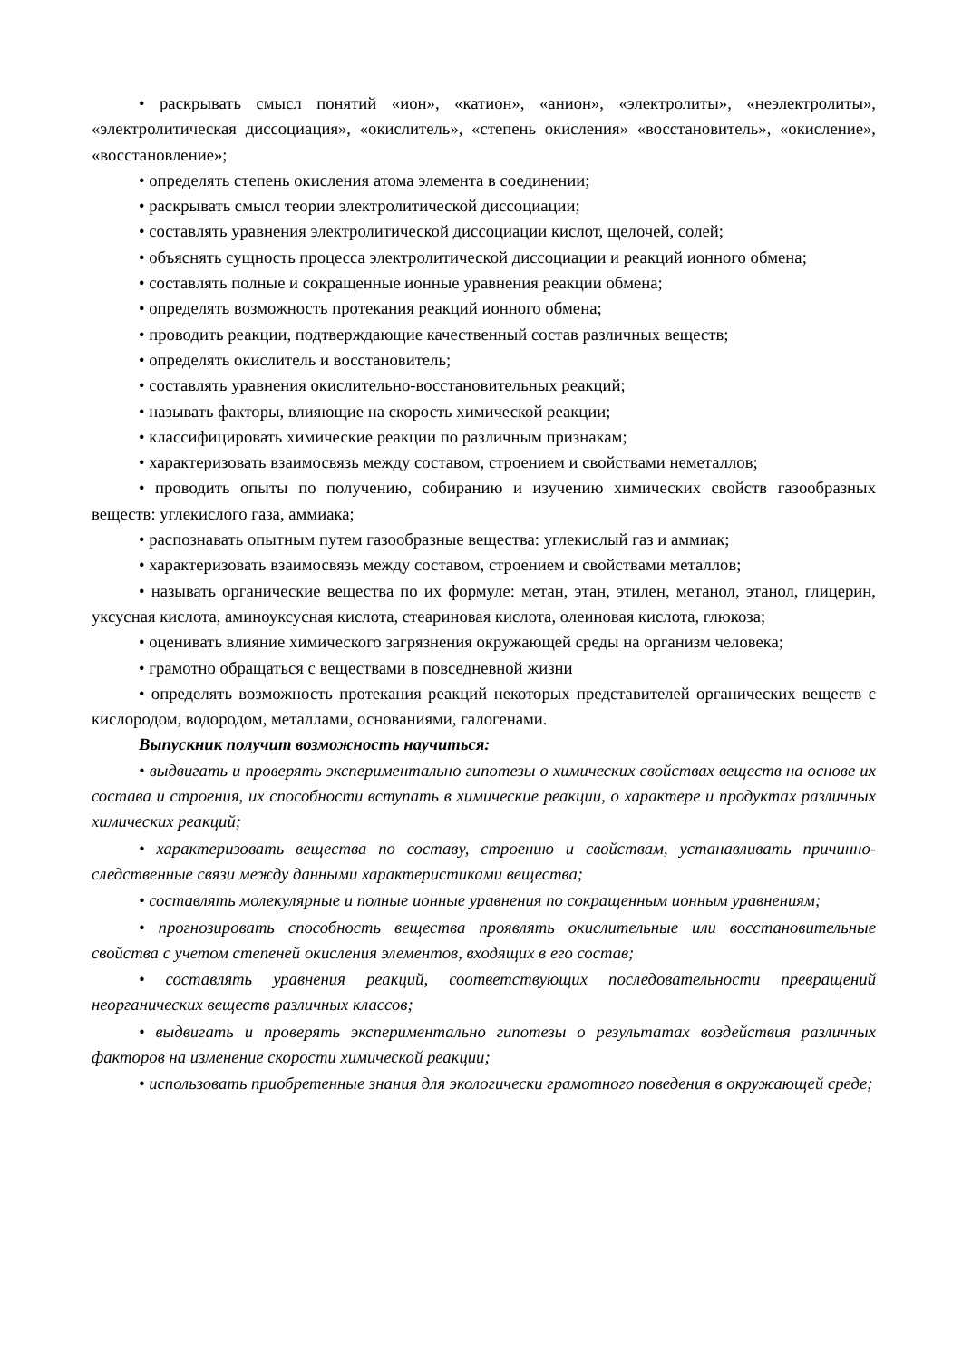• раскрывать смысл понятий «ион», «катион», «анион», «электролиты», «неэлектролиты», «электролитическая диссоциация», «окислитель», «степень окисления» «восстановитель», «окисление», «восстановление»;
• определять степень окисления атома элемента в соединении;
• раскрывать смысл теории электролитической диссоциации;
• составлять уравнения электролитической диссоциации кислот, щелочей, солей;
• объяснять сущность процесса электролитической диссоциации и реакций ионного обмена;
• составлять полные и сокращенные ионные уравнения реакции обмена;
• определять возможность протекания реакций ионного обмена;
• проводить реакции, подтверждающие качественный состав различных веществ;
• определять окислитель и восстановитель;
• составлять уравнения окислительно-восстановительных реакций;
• называть факторы, влияющие на скорость химической реакции;
• классифицировать химические реакции по различным признакам;
• характеризовать взаимосвязь между составом, строением и свойствами неметаллов;
• проводить опыты по получению, собиранию и изучению химических свойств газообразных веществ: углекислого газа, аммиака;
• распознавать опытным путем газообразные вещества: углекислый газ и аммиак;
• характеризовать взаимосвязь между составом, строением и свойствами металлов;
• называть органические вещества по их формуле: метан, этан, этилен, метанол, этанол, глицерин, уксусная кислота, аминоуксусная кислота, стеариновая кислота, олеиновая кислота, глюкоза;
• оценивать влияние химического загрязнения окружающей среды на организм человека;
• грамотно обращаться с веществами в повседневной жизни
• определять возможность протекания реакций некоторых представителей органических веществ с кислородом, водородом, металлами, основаниями, галогенами.
Выпускник получит возможность научиться:
• выдвигать и проверять экспериментально гипотезы о химических свойствах веществ на основе их состава и строения, их способности вступать в химические реакции, о характере и продуктах различных химических реакций;
• характеризовать вещества по составу, строению и свойствам, устанавливать причинно-следственные связи между данными характеристиками вещества;
• составлять молекулярные и полные ионные уравнения по сокращенным ионным уравнениям;
• прогнозировать способность вещества проявлять окислительные или восстановительные свойства с учетом степеней окисления элементов, входящих в его состав;
• составлять уравнения реакций, соответствующих последовательности превращений неорганических веществ различных классов;
• выдвигать и проверять экспериментально гипотезы о результатах воздействия различных факторов на изменение скорости химической реакции;
• использовать приобретенные знания для экологически грамотного поведения в окружающей среде;